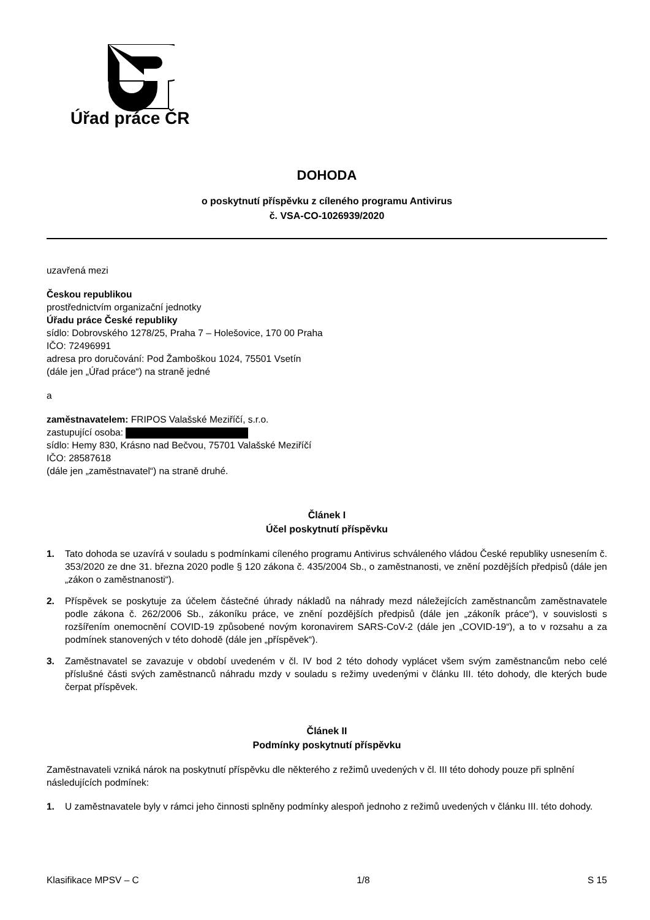Úřad práce ČR
DOHODA
o poskytnutí příspěvku z cíleného programu Antivirus
č. VSA-CO-1026939/2020
uzavřená mezi
Českou republikou
prostřednictvím organizační jednotky
Úřadu práce České republiky
sídlo: Dobrovského 1278/25, Praha 7 – Holešovice, 170 00 Praha
IČO: 72496991
adresa pro doručování: Pod Žamboškou 1024, 75501 Vsetín
(dále jen „Úřad práce“) na straně jedné
a
zaměstnavatelem: FRIPOS Valašské Meziříčí, s.r.o.
zastupující osoba:
sídlo: Hemy 830, Krásno nad Bečvou, 75701 Valašské Meziříčí
IČO: 28587618
(dále jen „zaměstnavatel“) na straně druhé.
Článek I
Účel poskytnutí příspěvku
1. Tato dohoda se uzavírá v souladu s podmínkami cíleného programu Antivirus schváleného vládou České republiky usnesením č. 353/2020 ze dne 31. března 2020 podle § 120 zákona č. 435/2004 Sb., o zaměstnanosti, ve znění pozdějších předpisů (dále jen „zákon o zaměstnanosti“).
2. Příspěvek se poskytuje za účelem částečné úhrady nákladů na náhrady mezd náležejících zaměstnancům zaměstnavatele podle zákona č. 262/2006 Sb., zákoníku práce, ve znění pozdějších předpisů (dále jen „zákoník práce“), v souvislosti s rozšířením onemocnění COVID-19 způsobené novým koronavirem SARS-CoV-2 (dále jen „COVID-19“), a to v rozsahu a za podmínek stanovených v této dohodě (dále jen „příspěvek“).
3. Zaměstnavatel se zavazuje v období uvedeném v čl. IV bod 2 této dohody vyplácet všem svým zaměstnancům nebo celé příslušné části svých zaměstnanců náhradu mzdy v souladu s režimy uvedenými v článku III. této dohody, dle kterých bude čerpat příspěvek.
Článek II
Podmínky poskytnutí příspěvku
Zaměstnavateli vzniká nárok na poskytnutí příspěvku dle některého z režimů uvedených v čl. III této dohody pouze při splnění následujících podmínek:
1. U zaměstnavatele byly v rámci jeho činnosti splněny podmínky alespoň jednoho z režimů uvedených v článku III. této dohody.
Klasifikace MPSV – C 1/8 S 15